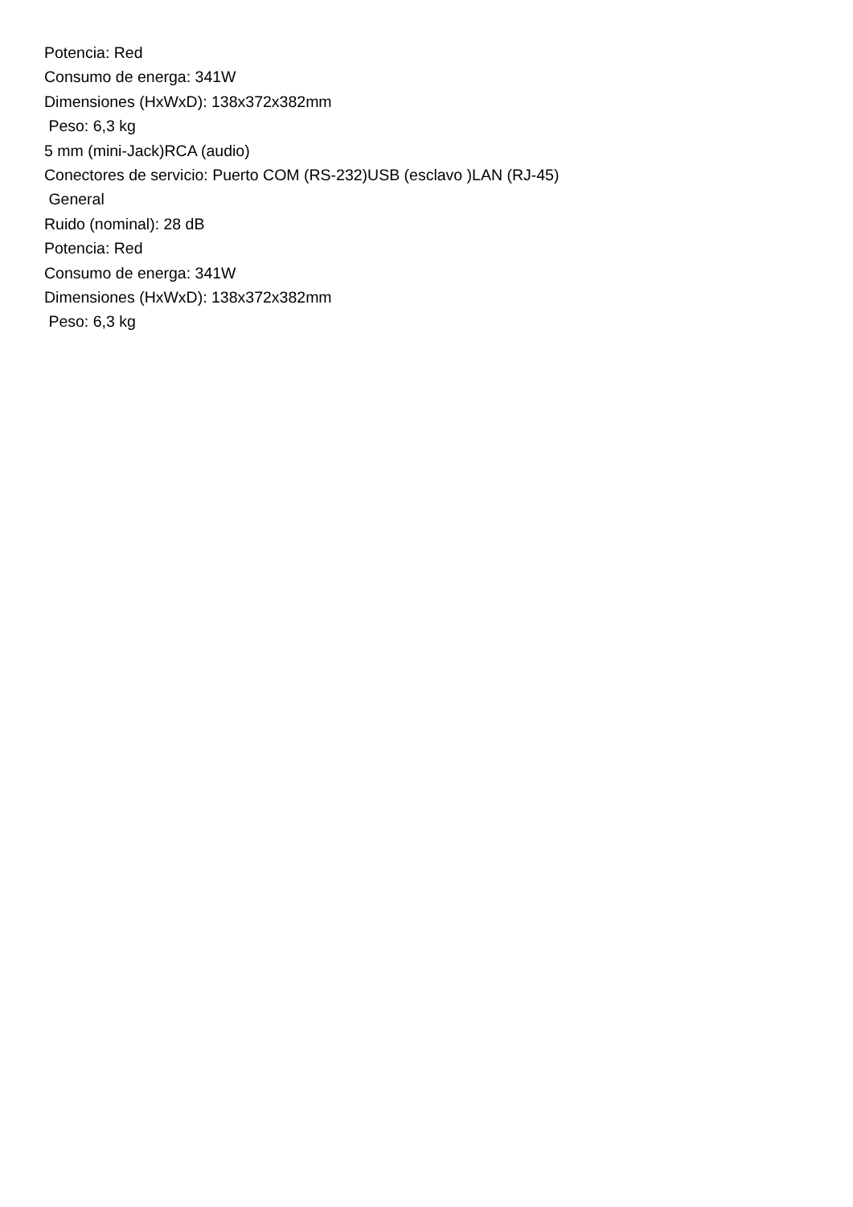Potencia: Red
Consumo de energa: 341W
Dimensiones (HxWxD): 138x372x382mm
Peso: 6,3 kg
5 mm (mini-Jack)RCA (audio)
Conectores de servicio: Puerto COM (RS-232)USB (esclavo )LAN (RJ-45)
General
Ruido (nominal): 28 dB
Potencia: Red
Consumo de energa: 341W
Dimensiones (HxWxD): 138x372x382mm
Peso: 6,3 kg